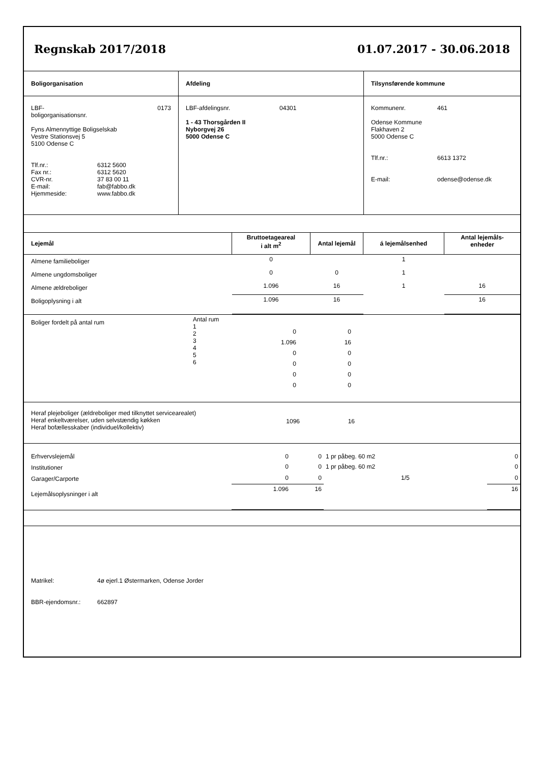Regnskab 2017/2018 01.07.2017 - 30.06.2018
| Boligorganisation | Afdeling | Tilsynsførende kommune |
| LBF-boligorganisationsnr. 0173 Fyns Almennyttige Boligselskab Vestre Stationsvej 5 5100 Odense C Tlf.nr.: 6312 5600 Fax nr.: 6312 5620 CVR-nr. 37 83 00 11 E-mail: fab@fabbo.dk Hjemmeside: www.fabbo.dk | LBF-afdelingsnr. 04301 1 - 43 Thorsgården II Nyborgvej 26 5000 Odense C | Kommunenr. 461 Odense Kommune Flakhaven 2 5000 Odense C Tlf.nr.: 6613 1372 E-mail: odense@odense.dk |
| Lejemål | Bruttoetageareal i alt m<sup>2</sup> | Antal lejemål | á lejemålsenhed | Antal lejemåls- enheder |
| Almene familieboliger | 0 | | 1 | |
| Almene ungdomsboliger | 0 | 0 | 1 | |
| Almene ældreboliger | 1.096 | 16 | 1 | 16 |
| Boligoplysning i alt | 1.096 | 16 | | 16 |
| Boliger fordelt på antal rum | Antal rum 1 2 3 4 5 6 | 0 1.096 0 0 0 0 | 0 16 0 0 0 0 | |
| Heraf plejeboliger (ældreboliger med tilknyttet servicearealet) Heraf enkeltværelser, uden selvstændig køkken Heraf bofællesskaber (individuel/kollektiv) | 1096 | 16 | |
| Erhvervslejemål | 0 | 0 | 1 pr påbeg. 60 m2 | 0 |
| Institutioner | 0 | 0 | 1 pr påbeg. 60 m2 | 0 |
| Garager/Carporte | 0 | 0 | 1/5 | 0 |
| Lejemålsoplysninger i alt | 1.096 | 16 | | 16 |
Matrikel: 4ø ejerl.1 Østermarken, Odense Jorder
BBR-ejendomsnr.: 662897